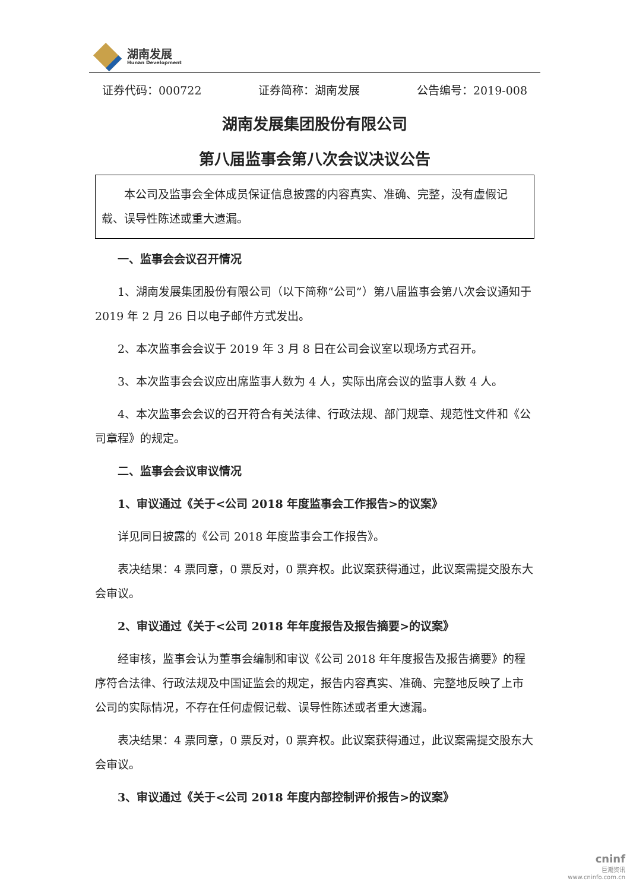湖南发展
Hunan Development
证券代码：000722 证券简称：湖南发展 公告编号：2019-008
湖南发展集团股份有限公司
第八届监事会第八次会议决议公告
本公司及监事会全体成员保证信息披露的内容真实、准确、完整，没有虚假记载、误导性陈述或重大遗漏。
一、监事会会议召开情况
1、湖南发展集团股份有限公司（以下简称“公司”）第八届监事会第八次会议通知于 2019 年 2 月 26 日以电子邮件方式发出。
2、本次监事会会议于 2019 年 3 月 8 日在公司会议室以现场方式召开。
3、本次监事会会议应出席监事人数为 4 人，实际出席会议的监事人数 4 人。
4、本次监事会会议的召开符合有关法律、行政法规、部门规章、规范性文件和《公司章程》的规定。
二、监事会会议审议情况
1、审议通过《关于<公司 2018 年度监事会工作报告>的议案》
详见同日披露的《公司 2018 年度监事会工作报告》。
表决结果：4 票同意，0 票反对，0 票弃权。此议案获得通过，此议案需提交股东大会审议。
2、审议通过《关于<公司 2018 年年度报告及报告摘要>的议案》
经审核，监事会认为董事会编制和审议《公司 2018 年年度报告及报告摘要》的程序符合法律、行政法规及中国证监会的规定，报告内容真实、准确、完整地反映了上市公司的实际情况，不存在任何虚假记载、误导性陈述或者重大遗漏。
表决结果：4 票同意，0 票反对，0 票弃权。此议案获得通过，此议案需提交股东大会审议。
3、审议通过《关于<公司 2018 年度内部控制评价报告>的议案》
cninf
巨潮资讯
www.cninfo.com.cn